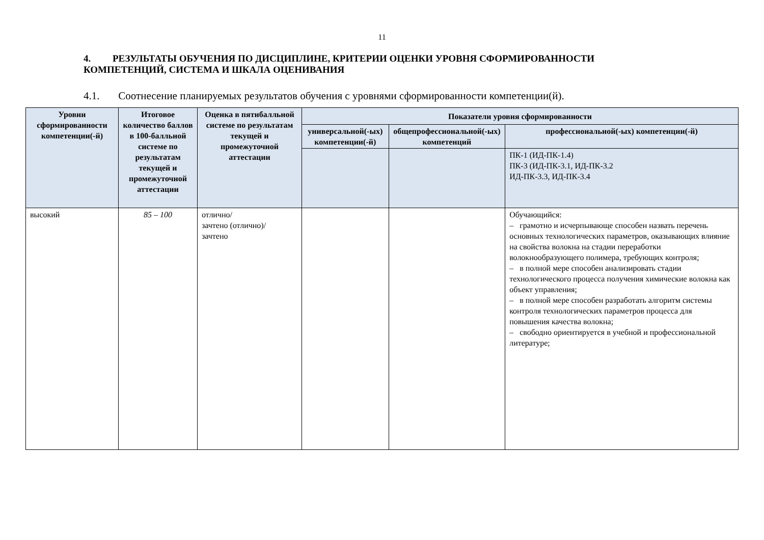11
4. РЕЗУЛЬТАТЫ ОБУЧЕНИЯ ПО ДИСЦИПЛИНЕ, КРИТЕРИИ ОЦЕНКИ УРОВНЯ СФОРМИРОВАННОСТИ КОМПЕТЕНЦИЙ, СИСТЕМА И ШКАЛА ОЦЕНИВАНИЯ
4.1. Соотнесение планируемых результатов обучения с уровнями сформированности компетенции(й).
| Уровни сформированности компетенции(-й) | Итоговое количество баллов в 100-балльной системе по результатам текущей и промежуточной аттестации | Оценка в пятибалльной системе по результатам текущей и промежуточной аттестации | Показатели уровня сформированности | | |
| --- | --- | --- | --- | --- | --- |
| | | | универсальной(-ых) компетенции(-й) | общепрофессиональной(-ых) компетенций | профессиональной(-ых) компетенции(-й) |
| | | | | | ПК-1 (ИД-ПК-1.4) ПК-3 (ИД-ПК-3.1, ИД-ПК-3.2 ИД-ПК-3.3, ИД-ПК-3.4 |
| высокий | 85 – 100 | отлично/ зачтено (отлично)/ зачтено | | | Обучающийся: – грамотно и исчерпывающе способен назвать перечень основных технологических параметров, оказывающих влияние на свойства волокна на стадии переработки волокнообразующего полимера, требующих контроля; – в полной мере способен анализировать стадии технологического процесса получения химические волокна как объект управления; – в полной мере способен разработать алгоритм системы контроля технологических параметров процесса для повышения качества волокна; – свободно ориентируется в учебной и профессиональной литературе; |